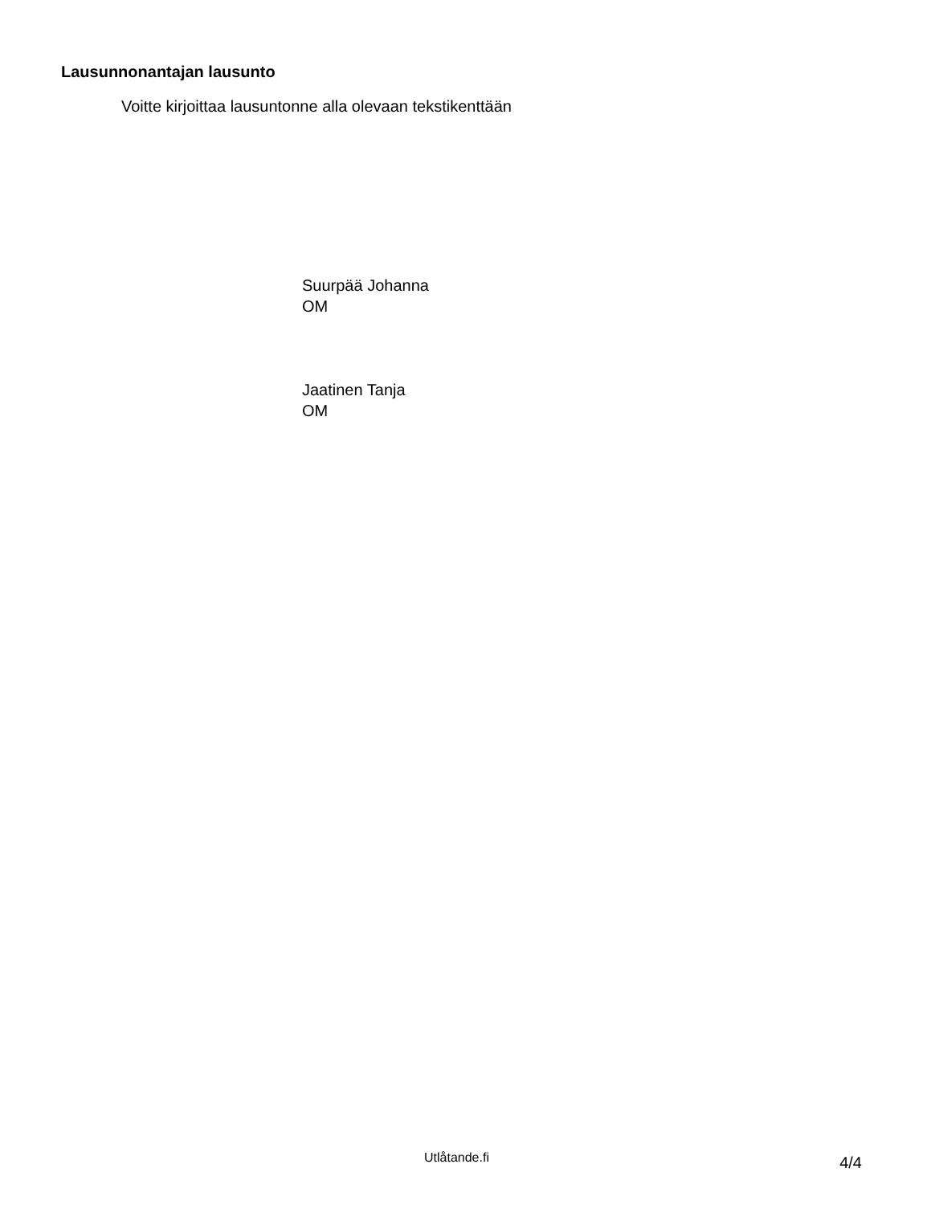Lausunnonantajan lausunto
Voitte kirjoittaa lausuntonne alla olevaan tekstikenttään
Suurpää Johanna
OM
Jaatinen Tanja
OM
Utlåtande.fi 4/4